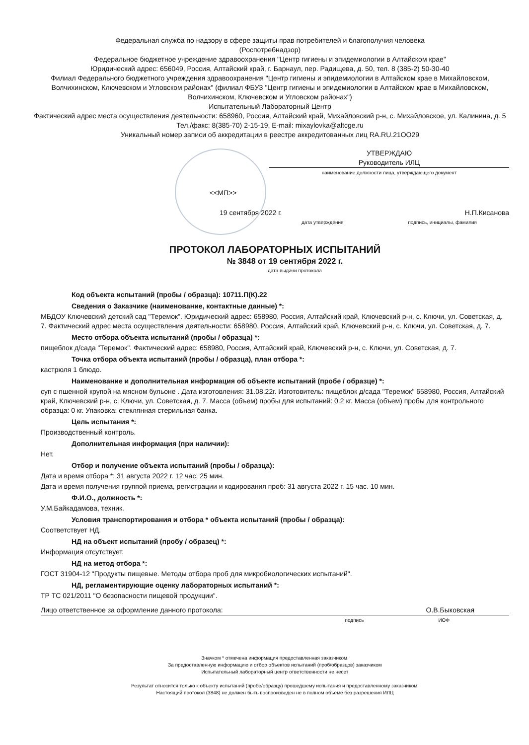Федеральная служба по надзору в сфере защиты прав потребителей и благополучия человека
(Роспотребнадзор)
Федеральное бюджетное учреждение здравоохранения "Центр гигиены и эпидемиологии в Алтайском крае"
Юридический адрес: 656049, Россия, Алтайский край, г. Барнаул, пер. Радищева, д. 50, тел. 8 (385-2) 50-30-40
Филиал Федерального бюджетного учреждения здравоохранения "Центр гигиены и эпидемиологии в Алтайском крае в Михайловском, Волчихинском, Ключевском и Угловском районах" (филиал ФБУЗ "Центр гигиены и эпидемиологии в Алтайском крае в Михайловском, Волчихинском, Ключевском и Угловском районах")
Испытательный Лабораторный Центр
Фактический адрес места осуществления деятельности: 658960, Россия, Алтайский край, Михайловский р-н, с. Михайловское, ул. Калинина, д. 5
Тел./факс: 8(385-70) 2-15-19, E-mail: mixaylovka@altcge.ru
Уникальный номер записи об аккредитации в реестре аккредитованных лиц RA.RU.21OO29
<<МП>>
УТВЕРЖДАЮ
Руководитель ИЛЦ
наименование должности лица, утверждающего документ
19 сентября 2022 г. Н.П.Кисанова
дата утверждения подпись, инициалы, фамилия
ПРОТОКОЛ ЛАБОРАТОРНЫХ ИСПЫТАНИЙ
№ 3848 от 19 сентября 2022 г.
дата выдачи протокола
Код объекта испытаний (пробы / образца): 10711.П(К).22
Сведения о Заказчике (наименование, контактные данные) *:
МБДОУ Ключевский детский сад "Теремок". Юридический адрес: 658980, Россия, Алтайский край, Ключевский р-н, с. Ключи, ул. Советская, д. 7. Фактический адрес места осуществления деятельности: 658980, Россия, Алтайский край, Ключевский р-н, с. Ключи, ул. Советская, д. 7.
Место отбора объекта испытаний (пробы / образца) *:
пищеблок д/сада "Теремок". Фактический адрес: 658980, Россия, Алтайский край, Ключевский р-н, с. Ключи, ул. Советская, д. 7.
Точка отбора объекта испытаний (пробы / образца), план отбора *:
кастрюля 1 блюдо.
Наименование и дополнительная информация об объекте испытаний (пробе / образце) *:
суп с пшенной крупой на мясном бульоне . Дата изготовления: 31.08.22г. Изготовитель: пищеблок д/сада "Теремок" 658980, Россия, Алтайский край, Ключевский р-н, с. Ключи, ул. Советская, д. 7. Масса (объем) пробы для испытаний: 0.2 кг. Масса (объем) пробы для контрольного образца: 0 кг. Упаковка: стеклянная стерильная банка.
Цель испытания *:
Производственный контроль.
Дополнительная информация (при наличии):
Нет.
Отбор и получение объекта испытаний (пробы / образца):
Дата и время отбора *: 31 августа 2022 г. 12 час. 25 мин.
Дата и время получения группой приема, регистрации и кодирования проб: 31 августа 2022 г. 15 час. 10 мин.
Ф.И.О., должность *:
У.М.Байкадамова, техник.
Условия транспортирования и отбора * объекта испытаний (пробы / образца):
Соответствует НД.
НД на объект испытаний (пробу / образец) *:
Информация отсутствует.
НД на метод отбора *:
ГОСТ 31904-12 "Продукты пищевые. Методы отбора проб для микробиологических испытаний".
НД, регламентирующие оценку лабораторных испытаний *:
ТР ТС 021/2011 "О безопасности пищевой продукции".
Лицо ответственное за оформление данного протокола: О.В.Быковская
подпись ИОФ
Значком * отмечена информация предоставленная заказчиком.
За предоставленную информацию и отбор объектов испытаний (проб/образцов) заказчиком
Испытательный лабораторный центр ответственности не несет
Результат относится только к объекту испытаний (пробе/образцу) прошедшему испытания и предоставленному заказчиком.
Настоящий протокол (3848) не должен быть воспроизведен не в полном объеме без разрешения ИЛЦ